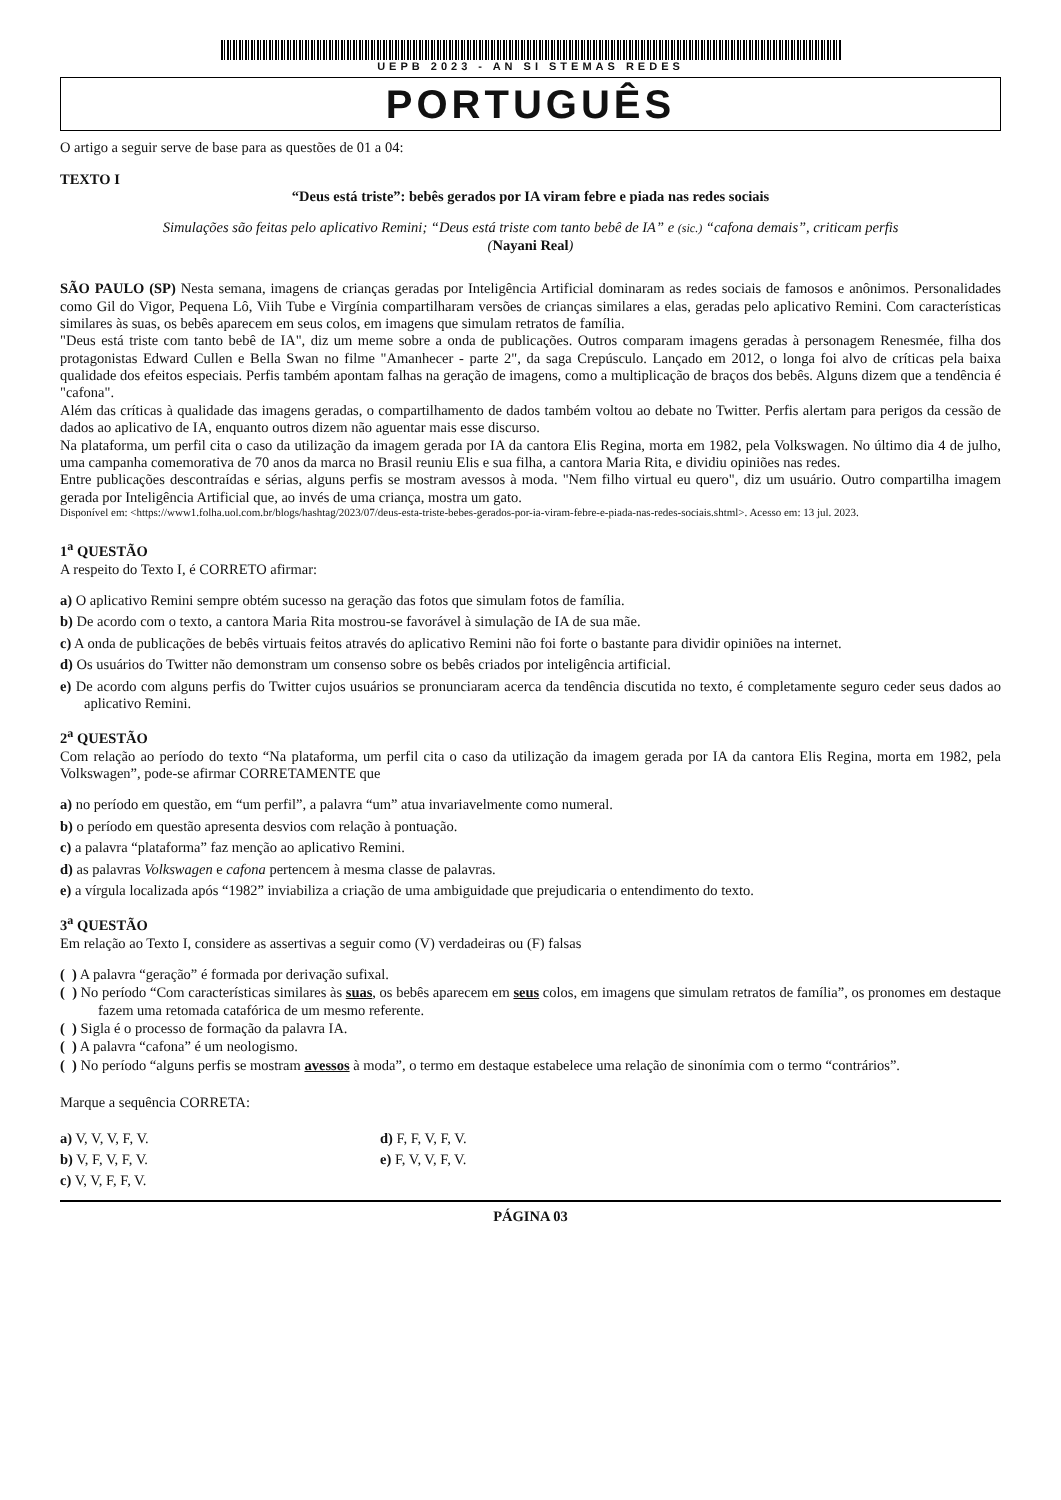UEPB 2023 - AN SI STEMAS REDES
PORTUGUÊS
O artigo a seguir serve de base para as questões de 01 a 04:
TEXTO I
“Deus está triste”: bebês gerados por IA viram febre e piada nas redes sociais
Simulações são feitas pelo aplicativo Remini; “Deus está triste com tanto bebê de IA” e (sic.) “cafona demais”, criticam perfis
(Nayani Real)
SÃO PAULO (SP) Nesta semana, imagens de crianças geradas por Inteligência Artificial dominaram as redes sociais de famosos e anônimos. Personalidades como Gil do Vigor, Pequena Lô, Viih Tube e Virgínia compartilharam versões de crianças similares a elas, geradas pelo aplicativo Remini. Com características similares às suas, os bebês aparecem em seus colos, em imagens que simulam retratos de família.
"Deus está triste com tanto bebê de IA", diz um meme sobre a onda de publicações. Outros comparam imagens geradas à personagem Renesmée, filha dos protagonistas Edward Cullen e Bella Swan no filme "Amanhecer - parte 2", da saga Crepúsculo. Lançado em 2012, o longa foi alvo de críticas pela baixa qualidade dos efeitos especiais. Perfis também apontam falhas na geração de imagens, como a multiplicação de braços dos bebês. Alguns dizem que a tendência é "cafona".
Além das críticas à qualidade das imagens geradas, o compartilhamento de dados também voltou ao debate no Twitter. Perfis alertam para perigos da cessão de dados ao aplicativo de IA, enquanto outros dizem não aguentar mais esse discurso.
Na plataforma, um perfil cita o caso da utilização da imagem gerada por IA da cantora Elis Regina, morta em 1982, pela Volkswagen. No último dia 4 de julho, uma campanha comemorativa de 70 anos da marca no Brasil reuniu Elis e sua filha, a cantora Maria Rita, e dividiu opiniões nas redes.
Entre publicações descontraídas e sérias, alguns perfis se mostram avessos à moda. "Nem filho virtual eu quero", diz um usuário. Outro compartilha imagem gerada por Inteligência Artificial que, ao invés de uma criança, mostra um gato.
Disponível em: <https://www1.folha.uol.com.br/blogs/hashtag/2023/07/deus-esta-triste-bebes-gerados-por-ia-viram-febre-e-piada-nas-redes-sociais.shtml>. Acesso em: 13 jul. 2023.
1<sup>a</sup> QUESTÃO
A respeito do Texto I, é CORRETO afirmar:
a) O aplicativo Remini sempre obtém sucesso na geração das fotos que simulam fotos de família.
b) De acordo com o texto, a cantora Maria Rita mostrou-se favorável à simulação de IA de sua mãe.
c) A onda de publicações de bebês virtuais feitos através do aplicativo Remini não foi forte o bastante para dividir opiniões na internet.
d) Os usuários do Twitter não demonstram um consenso sobre os bebês criados por inteligência artificial.
e) De acordo com alguns perfis do Twitter cujos usuários se pronunciaram acerca da tendência discutida no texto, é completamente seguro ceder seus dados ao aplicativo Remini.
2<sup>a</sup> QUESTÃO
Com relação ao período do texto “Na plataforma, um perfil cita o caso da utilização da imagem gerada por IA da cantora Elis Regina, morta em 1982, pela Volkswagen”, pode-se afirmar CORRETAMENTE que
a) no período em questão, em “um perfil”, a palavra “um” atua invariavelmente como numeral.
b) o período em questão apresenta desvios com relação à pontuação.
c) a palavra “plataforma” faz menção ao aplicativo Remini.
d) as palavras Volkswagen e cafona pertencem à mesma classe de palavras.
e) a vírgula localizada após “1982” inviabiliza a criação de uma ambiguidade que prejudicaria o entendimento do texto.
3<sup>a</sup> QUESTÃO
Em relação ao Texto I, considere as assertivas a seguir como (V) verdadeiras ou (F) falsas
( ) A palavra “geração” é formada por derivação sufixal.
( ) No período “Com características similares às suas, os bebês aparecem em seus colos, em imagens que simulam retratos de família”, os pronomes em destaque fazem uma retomada catafórica de um mesmo referente.
( ) Sigla é o processo de formação da palavra IA.
( ) A palavra “cafona” é um neologismo.
( ) No período “alguns perfis se mostram avessos à moda”, o termo em destaque estabelece uma relação de sinonímia com o termo “contrários”.
Marque a sequência CORRETA:
a) V, V, V, F, V.
b) V, F, V, F, V.
c) V, V, F, F, V.
d) F, F, V, F, V.
e) F, V, V, F, V.
PÁGINA 03